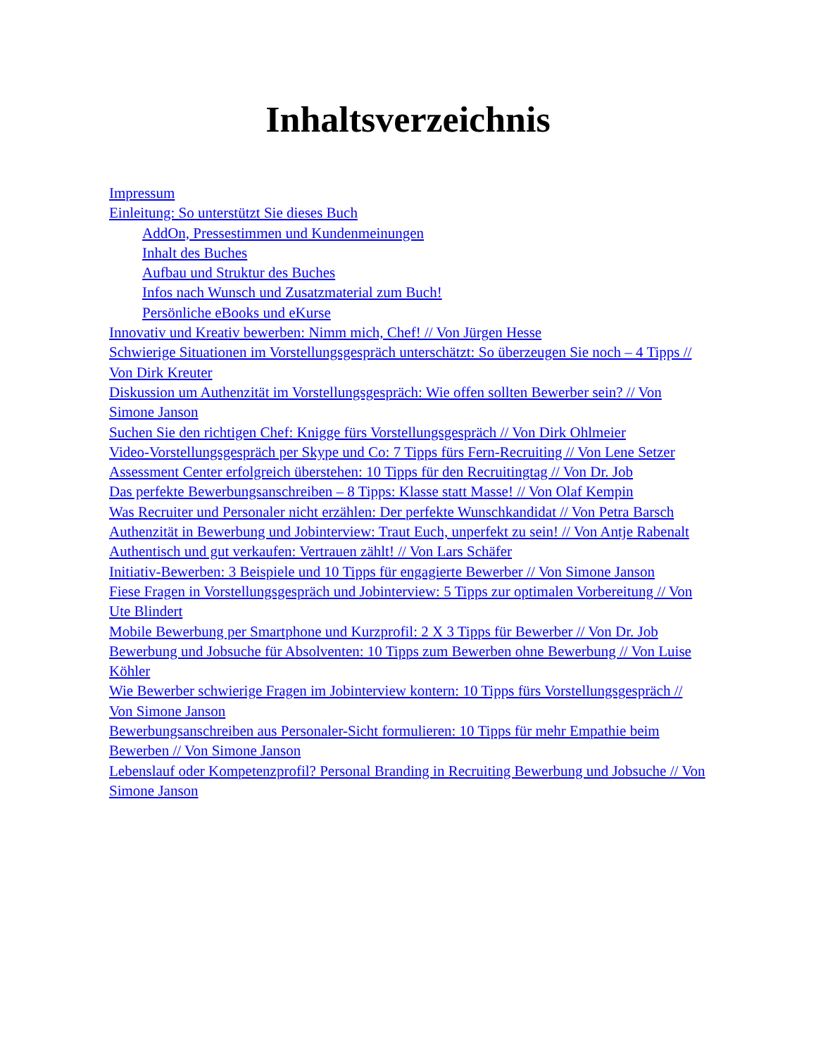Inhaltsverzeichnis
Impressum
Einleitung: So unterstützt Sie dieses Buch
AddOn, Pressestimmen und Kundenmeinungen
Inhalt des Buches
Aufbau und Struktur des Buches
Infos nach Wunsch und Zusatzmaterial zum Buch!
Persönliche eBooks und eKurse
Innovativ und Kreativ bewerben: Nimm mich, Chef! // Von Jürgen Hesse
Schwierige Situationen im Vorstellungsgespräch unterschätzt: So überzeugen Sie noch – 4 Tipps // Von Dirk Kreuter
Diskussion um Authenzität im Vorstellungsgespräch: Wie offen sollten Bewerber sein? // Von Simone Janson
Suchen Sie den richtigen Chef: Knigge fürs Vorstellungsgespräch // Von Dirk Ohlmeier
Video-Vorstellungsgespräch per Skype und Co: 7 Tipps fürs Fern-Recruiting // Von Lene Setzer
Assessment Center erfolgreich überstehen: 10 Tipps für den Recruitingtag // Von Dr. Job
Das perfekte Bewerbungsanschreiben – 8 Tipps: Klasse statt Masse! // Von Olaf Kempin
Was Recruiter und Personaler nicht erzählen: Der perfekte Wunschkandidat // Von Petra Barsch
Authenzität in Bewerbung und Jobinterview: Traut Euch, unperfekt zu sein! // Von Antje Rabenalt
Authentisch und gut verkaufen: Vertrauen zählt! // Von Lars Schäfer
Initiativ-Bewerben: 3 Beispiele und 10 Tipps für engagierte Bewerber // Von Simone Janson
Fiese Fragen in Vorstellungsgespräch und Jobinterview: 5 Tipps zur optimalen Vorbereitung // Von Ute Blindert
Mobile Bewerbung per Smartphone und Kurzprofil: 2 X 3 Tipps für Bewerber // Von Dr. Job
Bewerbung und Jobsuche für Absolventen: 10 Tipps zum Bewerben ohne Bewerbung // Von Luise Köhler
Wie Bewerber schwierige Fragen im Jobinterview kontern: 10 Tipps fürs Vorstellungsgespräch // Von Simone Janson
Bewerbungsanschreiben aus Personaler-Sicht formulieren: 10 Tipps für mehr Empathie beim Bewerben // Von Simone Janson
Lebenslauf oder Kompetenzprofil? Personal Branding in Recruiting Bewerbung und Jobsuche // Von Simone Janson